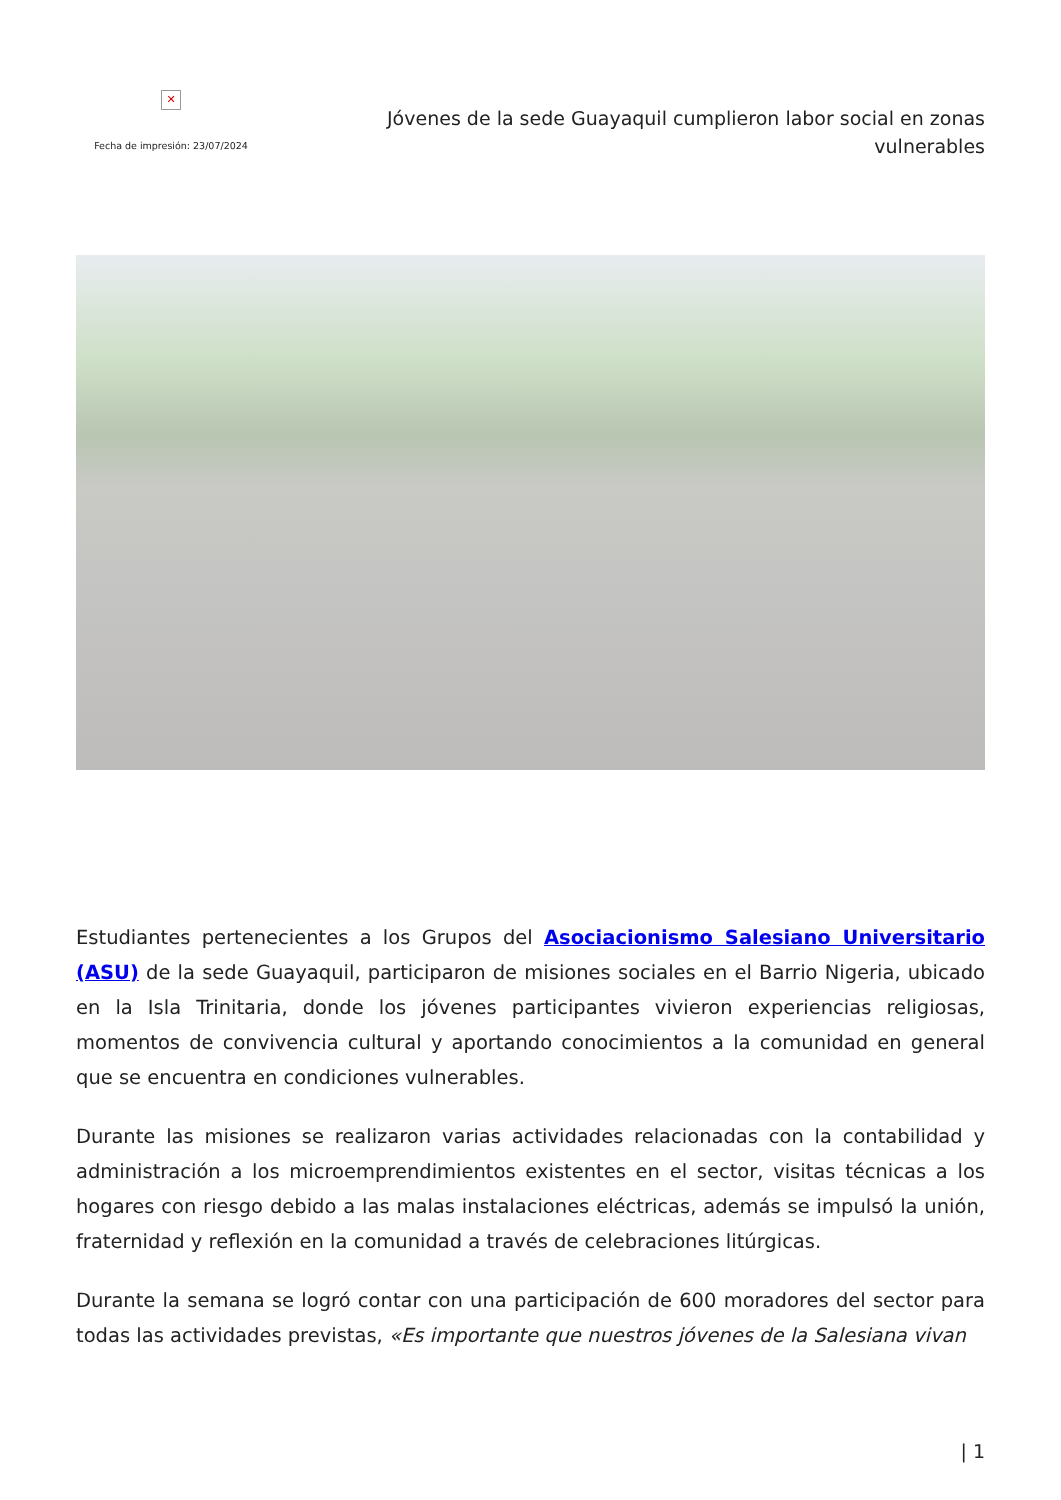✕
Fecha de impresión: 23/07/2024
Jóvenes de la sede Guayaquil cumplieron labor social en zonas vulnerables
Estudiantes pertenecientes a los Grupos del Asociacionismo Salesiano Universitario (ASU) de la sede Guayaquil, participaron de misiones sociales en el Barrio Nigeria, ubicado en la Isla Trinitaria, donde los jóvenes participantes vivieron experiencias religiosas, momentos de convivencia cultural y aportando conocimientos a la comunidad en general que se encuentra en condiciones vulnerables.
Durante las misiones se realizaron varias actividades relacionadas con la contabilidad y administración a los microemprendimientos existentes en el sector, visitas técnicas a los hogares con riesgo debido a las malas instalaciones eléctricas, además se impulsó la unión, fraternidad y reflexión en la comunidad a través de celebraciones litúrgicas.
Durante la semana se logró contar con una participación de 600 moradores del sector para todas las actividades previstas, «Es importante que nuestros jóvenes de la Salesiana vivan
| 1